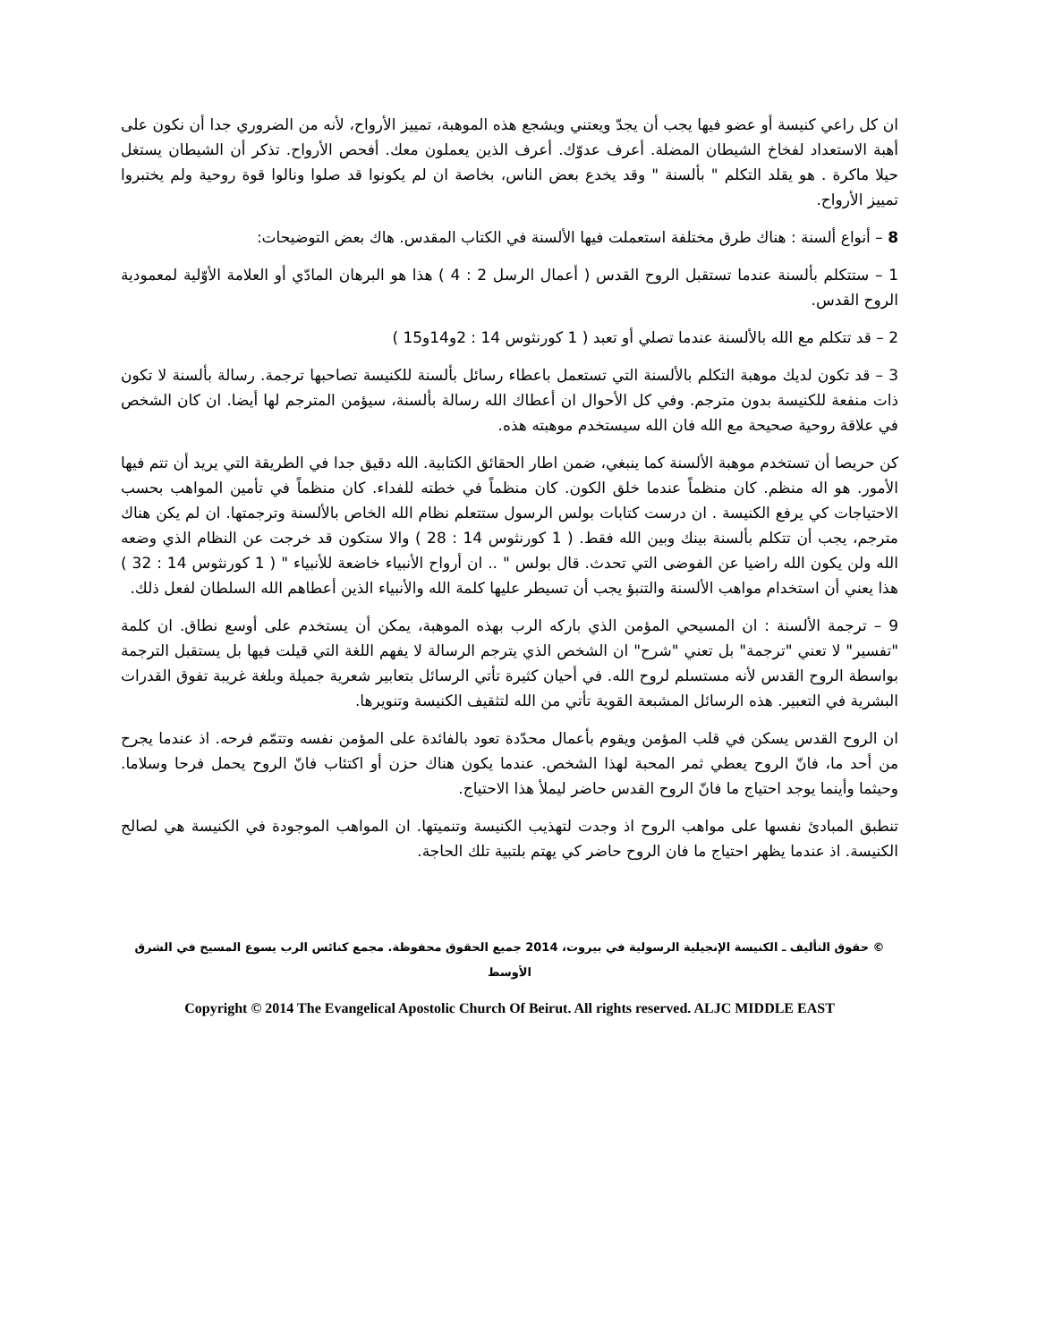ان كل راعي كنيسة أو عضو فيها يجب أن يجدّ ويعتني ويشجع هذه الموهبة، تمييز الأرواح، لأنه من الضروري جدا أن نكون على أهبة الاستعداد لفخاخ الشيطان المضلة. أعرف عدوّك. أعرف الذين يعملون معك. أفحص الأرواح. تذكر أن الشيطان يستغل حيلا ماكرة . هو يقلد التكلم " بألسنة " وقد يخدع بعض الناس، بخاصة ان لم يكونوا قد صلوا ونالوا قوة روحية ولم يختبروا تمييز الأرواح.
8 – أنواع ألسنة : هناك طرق مختلفة استعملت فيها الألسنة في الكتاب المقدس. هاك بعض التوضيحات:
1 – ستتكلم بألسنة عندما تستقبل الروح القدس ( أعمال الرسل 2 : 4 ) هذا هو البرهان المادّي أو العلامة الأوّلية لمعمودية الروح القدس.
2 – قد تتكلم مع الله بالألسنة عندما تصلي أو تعبد ( 1 كورنثوس 14 : 2و14و15 )
3 – قد تكون لديك موهبة التكلم بالألسنة التي تستعمل باعطاء رسائل بألسنة للكنيسة تصاحبها ترجمة. رسالة بألسنة لا تكون ذات منفعة للكنيسة بدون مترجم. وفي كل الأحوال ان أعطاك الله رسالة بألسنة، سيؤمن المترجم لها أيضا. ان كان الشخص في علاقة روحية صحيحة مع الله فان الله سيستخدم موهبته هذه.
كن حريصا أن تستخدم موهبة الألسنة كما ينبغي، ضمن اطار الحقائق الكتابية. الله دقيق جدا في الطريقة التي يريد أن تتم فيها الأمور. هو اله منظم. كان منظماً عندما خلق الكون. كان منظماً في خطته للفداء. كان منظماً في تأمين المواهب بحسب الاحتياجات كي يرفع الكنيسة . ان درست كتابات بولس الرسول ستتعلم نظام الله الخاص بالألسنة وترجمتها. ان لم يكن هناك مترجم، يجب أن تتكلم بألسنة بينك وبين الله فقط. ( 1 كورنثوس 14 : 28 ) والا ستكون قد خرجت عن النظام الذي وضعه الله ولن يكون الله راضيا عن الفوضى التي تحدث. قال بولس " .. ان أرواح الأنبياء خاضعة للأنبياء " ( 1 كورنثوس 14 : 32 ) هذا يعني أن استخدام مواهب الألسنة والتنبؤ يجب أن تسيطر عليها كلمة الله والأنبياء الذين أعطاهم الله السلطان لفعل ذلك.
9 – ترجمة الألسنة : ان المسيحي المؤمن الذي باركه الرب بهذه الموهبة، يمكن أن يستخدم على أوسع نطاق. ان كلمة "تفسير" لا تعني "ترجمة" بل تعني "شرح" ان الشخص الذي يترجم الرسالة لا يفهم اللغة التي قيلت فيها بل يستقبل الترجمة بواسطة الروح القدس لأنه مستسلم لروح الله. في أحيان كثيرة تأتي الرسائل بتعابير شعرية جميلة وبلغة غريبة تفوق القدرات البشرية في التعبير. هذه الرسائل المشبعة القوية تأتي من الله لتثقيف الكنيسة وتنويرها.
ان الروح القدس يسكن في قلب المؤمن ويقوم بأعمال محدّدة تعود بالفائدة على المؤمن نفسه وتتمّم فرحه. اذ عندما يجرح من أحد ما، فانّ الروح يعطي ثمر المحبة لهذا الشخص. عندما يكون هناك حزن أو اكتئاب فانّ الروح يحمل فرحا وسلاما. وحيثما وأينما يوجد احتياج ما فانّ الروح القدس حاضر ليملأ هذا الاحتياج.
تنطبق المبادئ نفسها على مواهب الروح اذ وجدت لتهذيب الكنيسة وتنميتها. ان المواهب الموجودة في الكنيسة هي لصالح الكنيسة. اذ عندما يظهر احتياج ما فان الروح حاضر كي يهتم بلتبية تلك الحاجة.
© حقوق التأليف ـ الكنيسة الإنجيلية الرسولية في بيروت، 2014 جميع الحقوق محفوظة. مجمع كنائس الرب يسوع المسيح في الشرق الأوسط
Copyright © 2014 The Evangelical Apostolic Church Of Beirut. All rights reserved. ALJC MIDDLE EAST